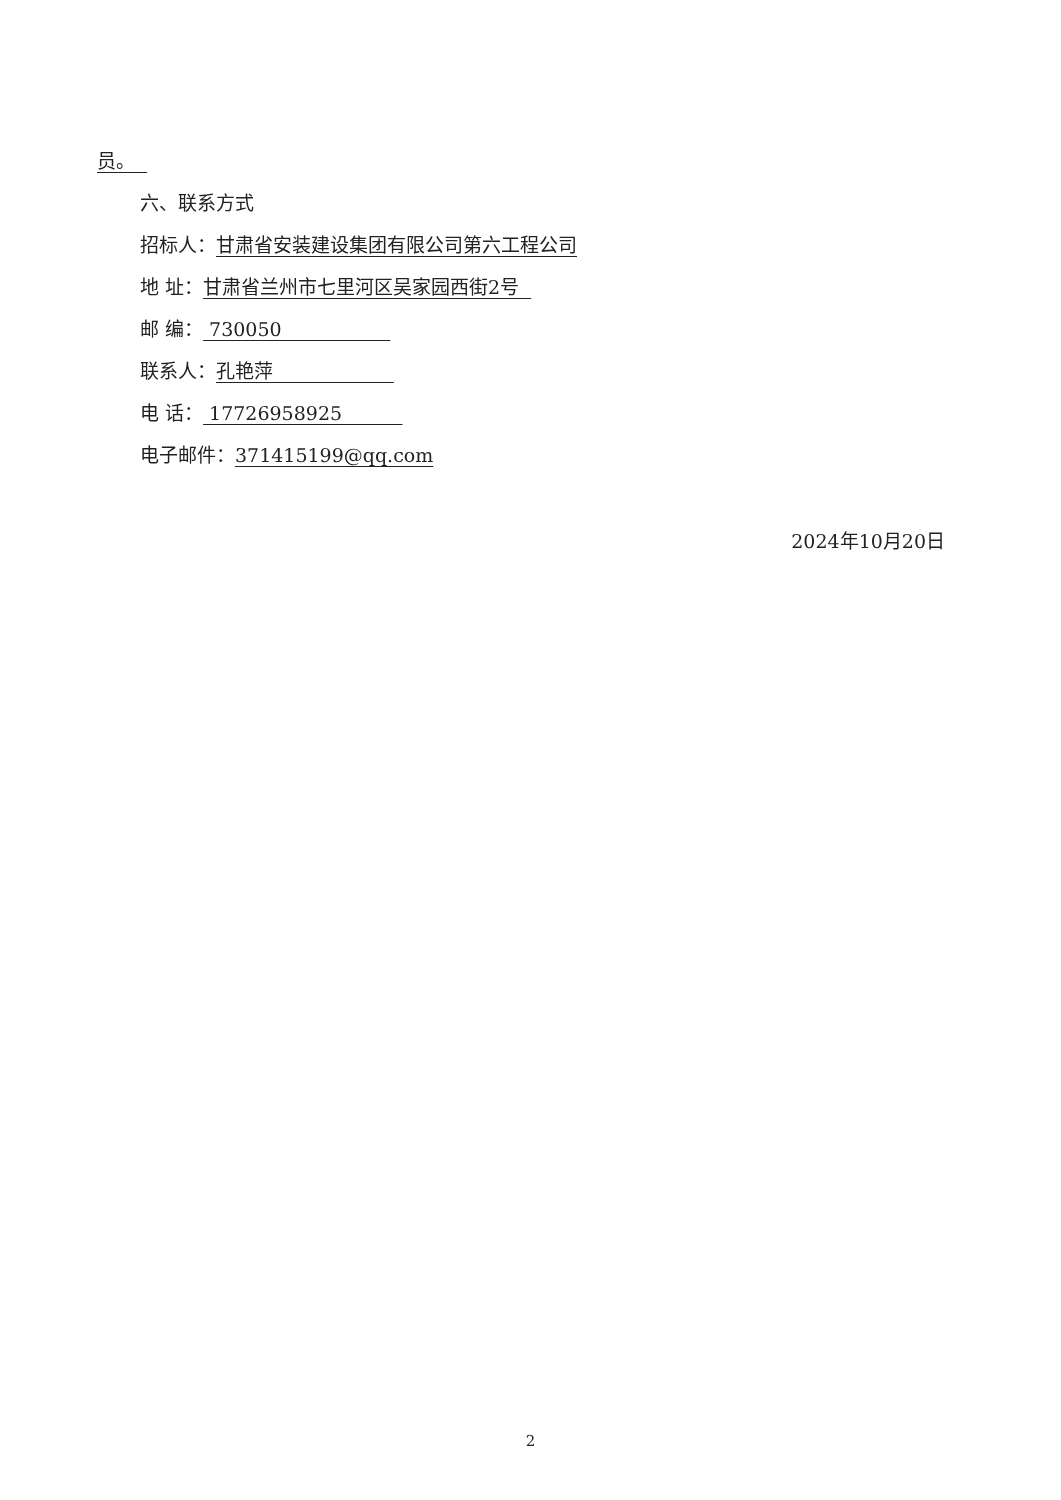员。
六、联系方式
招标人：甘肃省安装建设集团有限公司第六工程公司
地 址：甘肃省兰州市七里河区吴家园西街2号
邮 编： 730050
联系人：孔艳萍
电 话： 17726958925
电子邮件：371415199@qq.com
2024年10月20日
2